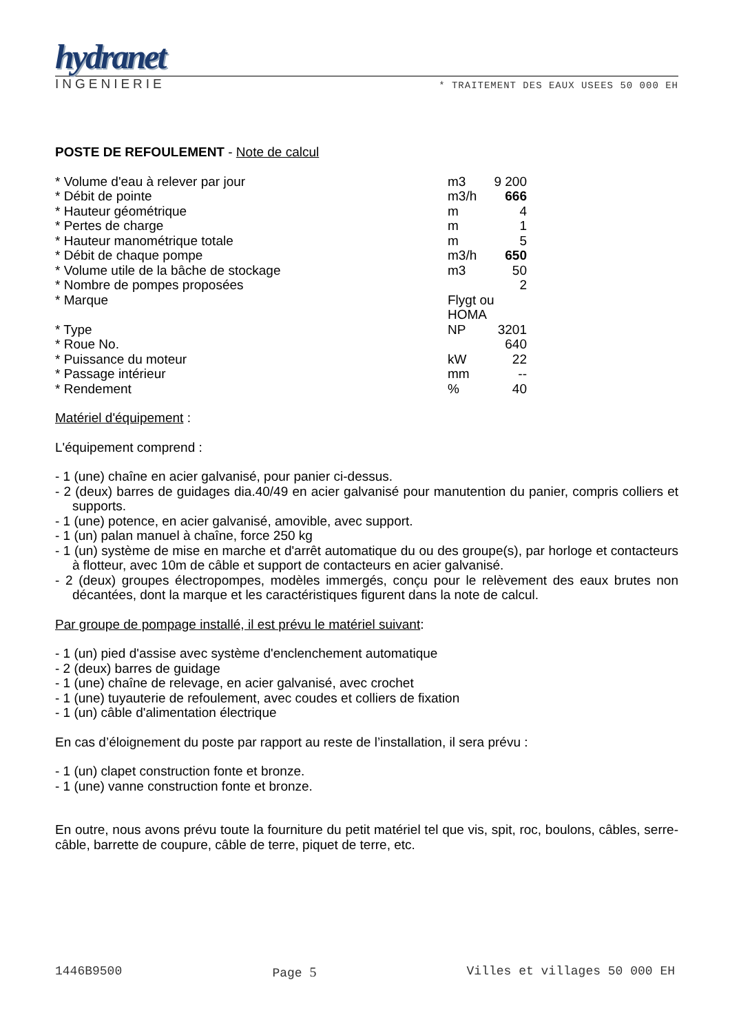hydranet
INGENIERIE * TRAITEMENT DES EAUX USEES 50 000 EH
POSTE DE REFOULEMENT - Note de calcul
| * Volume d'eau à relever par jour | m3 | 9 200 |
| * Débit de pointe | m3/h | 666 |
| * Hauteur géométrique | m | 4 |
| * Pertes de charge | m | 1 |
| * Hauteur manométrique totale | m | 5 |
| * Débit de chaque pompe | m3/h | 650 |
| * Volume utile de la bâche de stockage | m3 | 50 |
| * Nombre de pompes proposées | | 2 |
| * Marque | Flygt ou HOMA | |
| * Type | NP | 3201 |
| * Roue No. | | 640 |
| * Puissance du moteur | kW | 22 |
| * Passage intérieur | mm | -- |
| * Rendement | % | 40 |
Matériel d'équipement :
L'équipement comprend :
- 1 (une) chaîne en acier galvanisé, pour panier ci-dessus.
- 2 (deux) barres de guidages dia.40/49 en acier galvanisé pour manutention du panier, compris colliers et supports.
- 1 (une) potence, en acier galvanisé, amovible, avec support.
- 1 (un) palan manuel à chaîne, force 250 kg
- 1 (un) système de mise en marche et d'arrêt automatique du ou des groupe(s), par horloge et contacteurs à flotteur, avec 10m de câble et support de contacteurs en acier galvanisé.
- 2 (deux) groupes électropompes, modèles immergés, conçu pour le relèvement des eaux brutes non décantées, dont la marque et les caractéristiques figurent dans la note de calcul.
Par groupe de pompage installé, il est prévu le matériel suivant:
- 1 (un) pied d'assise avec système d'enclenchement automatique
- 2 (deux) barres de guidage
- 1 (une) chaîne de relevage, en acier galvanisé, avec crochet
- 1 (une) tuyauterie de refoulement, avec coudes et colliers de fixation
- 1 (un) câble d'alimentation électrique
En cas d’éloignement du poste par rapport au reste de l’installation, il sera prévu :
- 1 (un) clapet construction fonte et bronze.
- 1 (une) vanne construction fonte et bronze.
En outre, nous avons prévu toute la fourniture du petit matériel tel que vis, spit, roc, boulons, câbles, serre-câble, barrette de coupure, câble de terre, piquet de terre, etc.
1446B9500 Page 5 Villes et villages 50 000 EH